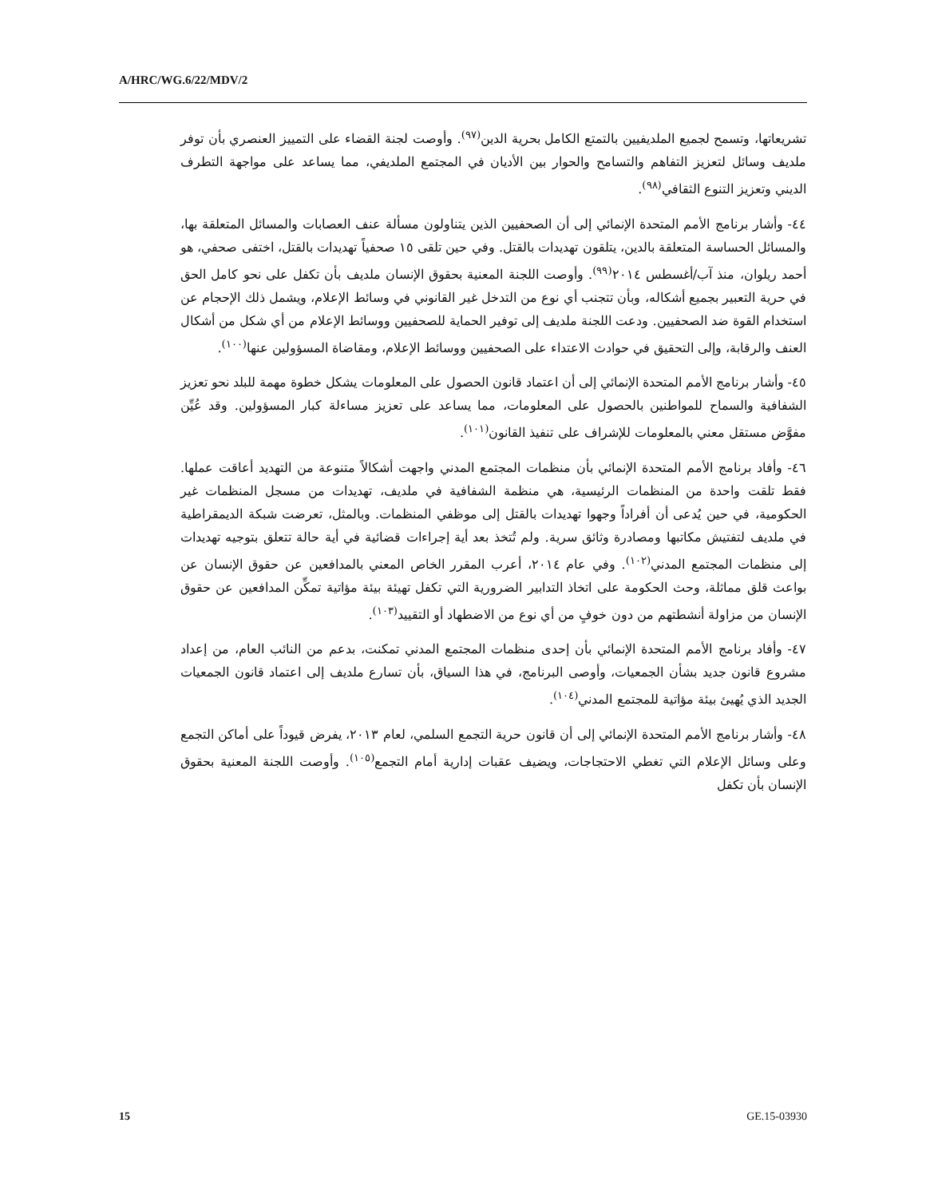A/HRC/WG.6/22/MDV/2
تشريعاتها، وتسمح لجميع الملديفيين بالتمتع الكامل بحرية الدين<sup>(٩٧)</sup>. وأوصت لجنة القضاء على التمييز العنصري بأن توفر ملديف وسائل لتعزيز التفاهم والتسامح والحوار بين الأديان في المجتمع الملديفي، مما يساعد على مواجهة التطرف الديني وتعزيز التنوع الثقافي<sup>(٩٨)</sup>.
٤٤- وأشار برنامج الأمم المتحدة الإنمائي إلى أن الصحفيين الذين يتناولون مسألة عنف العصابات والمسائل المتعلقة بها، والمسائل الحساسة المتعلقة بالدين، يتلقون تهديدات بالقتل. وفي حين تلقى ١٥ صحفياً تهديدات بالقتل، اختفى صحفي، هو أحمد ريلوان، منذ آب/أغسطس ٢٠١٤<sup>(٩٩)</sup>. وأوصت اللجنة المعنية بحقوق الإنسان ملديف بأن تكفل على نحو كامل الحق في حرية التعبير بجميع أشكاله، وبأن تتجنب أي نوع من التدخل غير القانوني في وسائط الإعلام، ويشمل ذلك الإحجام عن استخدام القوة ضد الصحفيين. ودعت اللجنة ملديف إلى توفير الحماية للصحفيين ووسائط الإعلام من أي شكل من أشكال العنف والرقابة، وإلى التحقيق في حوادث الاعتداء على الصحفيين ووسائط الإعلام، ومقاضاة المسؤولين عنها<sup>(١٠٠)</sup>.
٤٥- وأشار برنامج الأمم المتحدة الإنمائي إلى أن اعتماد قانون الحصول على المعلومات يشكل خطوة مهمة للبلد نحو تعزيز الشفافية والسماح للمواطنين بالحصول على المعلومات، مما يساعد على تعزيز مساءلة كبار المسؤولين. وقد عُيِّن مفوَّض مستقل معني بالمعلومات للإشراف على تنفيذ القانون<sup>(١٠١)</sup>.
٤٦- وأفاد برنامج الأمم المتحدة الإنمائي بأن منظمات المجتمع المدني واجهت أشكالاً متنوعة من التهديد أعاقت عملها. فقط تلقت واحدة من المنظمات الرئيسية، هي منظمة الشفافية في ملديف، تهديدات من مسجل المنظمات غير الحكومية، في حين يُدعى أن أفراداً وجهوا تهديدات بالقتل إلى موظفي المنظمات. وبالمثل، تعرضت شبكة الديمقراطية في ملديف لتفتيش مكاتبها ومصادرة وثائق سرية. ولم تُتخذ بعد أية إجراءات قضائية في أية حالة تتعلق بتوجيه تهديدات إلى منظمات المجتمع المدني<sup>(١٠٢)</sup>. وفي عام ٢٠١٤، أعرب المقرر الخاص المعني بالمدافعين عن حقوق الإنسان عن بواعث قلق مماثلة، وحث الحكومة على اتخاذ التدابير الضرورية التي تكفل تهيئة بيئة مؤاتية تمكِّن المدافعين عن حقوق الإنسان من مزاولة أنشطتهم من دون خوفٍ من أي نوع من الاضطهاد أو التقييد<sup>(١٠٣)</sup>.
٤٧- وأفاد برنامج الأمم المتحدة الإنمائي بأن إحدى منظمات المجتمع المدني تمكنت، بدعم من النائب العام، من إعداد مشروع قانون جديد بشأن الجمعيات، وأوصى البرنامج، في هذا السياق، بأن تسارع ملديف إلى اعتماد قانون الجمعيات الجديد الذي يُهيئ بيئة مؤاتية للمجتمع المدني<sup>(١٠٤)</sup>.
٤٨- وأشار برنامج الأمم المتحدة الإنمائي إلى أن قانون حرية التجمع السلمي، لعام ٢٠١٣، يفرض قيوداً على أماكن التجمع وعلى وسائل الإعلام التي تغطي الاحتجاجات، ويضيف عقبات إدارية أمام التجمع<sup>(١٠٥)</sup>. وأوصت اللجنة المعنية بحقوق الإنسان بأن تكفل
15 GE.15-03930